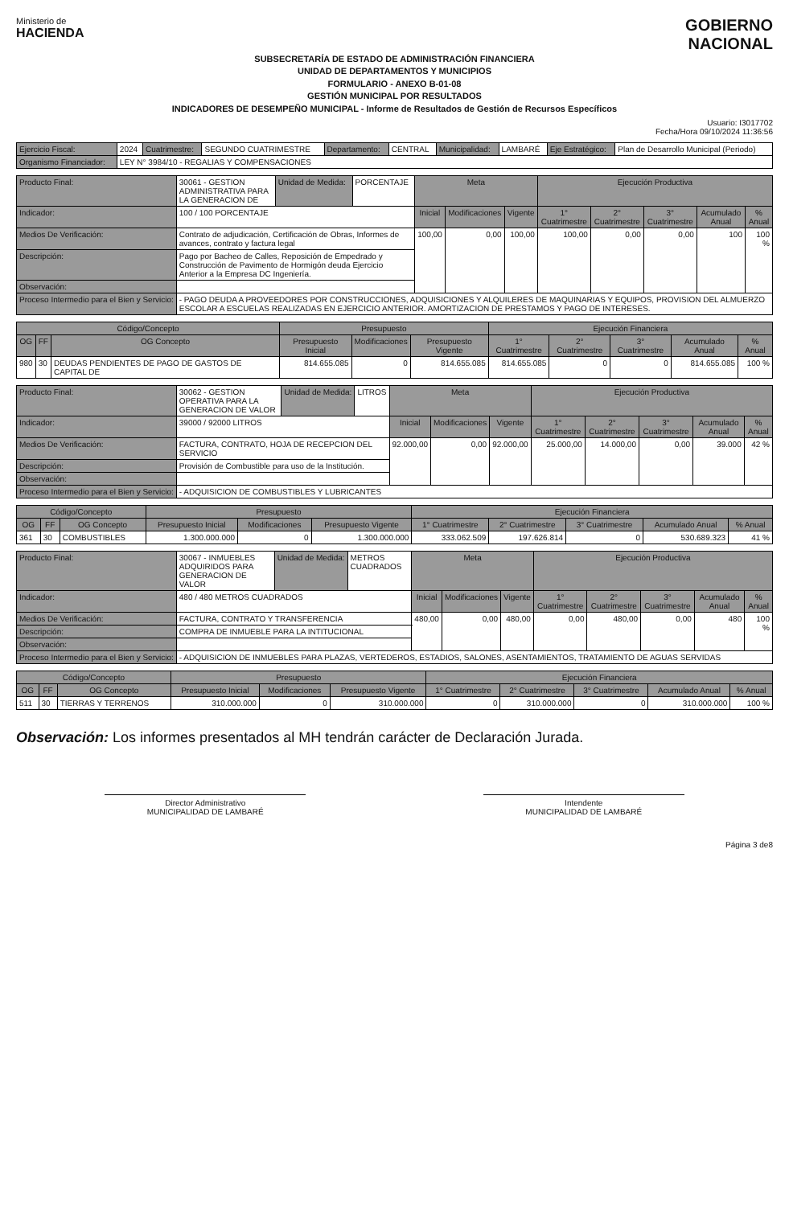Ministerio de
HACIENDA
GOBIERNO
NACIONAL
SUBSECRETARÍA DE ESTADO DE ADMINISTRACIÓN FINANCIERA
UNIDAD DE DEPARTAMENTOS Y MUNICIPIOS
FORMULARIO - ANEXO B-01-08
GESTIÓN MUNICIPAL POR RESULTADOS
INDICADORES DE DESEMPEÑO MUNICIPAL - Informe de Resultados de Gestión de Recursos Específicos
Usuario: I3017702
Fecha/Hora 09/10/2024 11:36:56
| Ejercicio Fiscal: | 2024 | Cuatrimestre: | SEGUNDO CUATRIMESTRE | Departamento: | CENTRAL | Municipalidad: | LAMBARÉ | Eje Estratégico: | Plan de Desarrollo Municipal (Periodo) |
| Organismo Financiador: | LEY N° 3984/10 - REGALIAS Y COMPENSACIONES | | | | | | | | |
| Producto Final: | 30061 - GESTION ADMINISTRATIVA PARA LA GENERACION DE | Unidad de Medida: | PORCENTAJE | Meta | | | Ejecución Productiva | | | | |
| Indicador: | 100 / 100 PORCENTAJE | | | Inicial | Modificaciones | Vigente | 1° Cuatrimestre | 2° Cuatrimestre | 3° Cuatrimestre | Acumulado Anual | % Anual |
| Medios De Verificación: | Contrato de adjudicación, Certificación de Obras, Informes de avances, contrato y factura legal | | | 100,00 | 0,00 | 100,00 | 100,00 | 0,00 | 0,00 | 100 | 100 % |
| Descripción: | Pago por Bacheo de Calles, Reposición de Empedrado y Construcción de Pavimento de Hormigón deuda Ejercicio Anterior a la Empresa DC Ingeniería. | | | | | | | | | | |
| Observación: | | | | | | | | | | | |
| Proceso Intermedio para el Bien y Servicio: | - PAGO DEUDA A PROVEEDORES POR CONSTRUCCIONES, ADQUISICIONES Y ALQUILERES DE MAQUINARIAS Y EQUIPOS, PROVISION DEL ALMUERZO ESCOLAR A ESCUELAS REALIZADAS EN EJERCICIO ANTERIOR. AMORTIZACION DE PRESTAMOS Y PAGO DE INTERESES. | | | | | | | | | | |
| Código/Concepto | | | Presupuesto | | | Ejecución Financiera | | | | |
| --- | --- | --- | --- | --- | --- | --- | --- | --- | --- | --- |
| OG | FF | OG Concepto | Presupuesto Inicial | Modificaciones | Presupuesto Vigente | 1° Cuatrimestre | 2° Cuatrimestre | 3° Cuatrimestre | Acumulado Anual | % Anual |
| 980 | 30 | DEUDAS PENDIENTES DE PAGO DE GASTOS DE CAPITAL DE | 814.655.085 | 0 | 814.655.085 | 814.655.085 | 0 | 0 | 814.655.085 | 100 % |
| Producto Final: | 30062 - GESTION OPERATIVA PARA LA GENERACION DE VALOR | Unidad de Medida: | LITROS | Meta | | | Ejecución Productiva | | | | |
| Indicador: | 39000 / 92000 LITROS | | | Inicial | Modificaciones | Vigente | 1° Cuatrimestre | 2° Cuatrimestre | 3° Cuatrimestre | Acumulado Anual | % Anual |
| Medios De Verificación: | FACTURA, CONTRATO, HOJA DE RECEPCION DEL SERVICIO | | | 92.000,00 | 0,00 | 92.000,00 | 25.000,00 | 14.000,00 | 0,00 | 39.000 | 42 % |
| Descripción: | Provisión de Combustible para uso de la Institución. | | | | | | | | | | |
| Observación: | | | | | | | | | | | |
| Proceso Intermedio para el Bien y Servicio: | - ADQUISICION DE COMBUSTIBLES Y LUBRICANTES | | | | | | | | | | |
| Código/Concepto | | | Presupuesto | | | Ejecución Financiera | | | | |
| --- | --- | --- | --- | --- | --- | --- | --- | --- | --- | --- |
| OG | FF | OG Concepto | Presupuesto Inicial | Modificaciones | Presupuesto Vigente | 1° Cuatrimestre | 2° Cuatrimestre | 3° Cuatrimestre | Acumulado Anual | % Anual |
| 361 | 30 | COMBUSTIBLES | 1.300.000.000 | 0 | 1.300.000.000 | 333.062.509 | 197.626.814 | 0 | 530.689.323 | 41 % |
| Producto Final: | 30067 - INMUEBLES ADQUIRIDOS PARA GENERACION DE VALOR | Unidad de Medida: | METROS CUADRADOS | Meta | | | Ejecución Productiva | | | | |
| Indicador: | 480 / 480 METROS CUADRADOS | | | Inicial | Modificaciones | Vigente | 1° Cuatrimestre | 2° Cuatrimestre | 3° Cuatrimestre | Acumulado Anual | % Anual |
| Medios De Verificación: | FACTURA, CONTRATO Y TRANSFERENCIA | | | 480,00 | 0,00 | 480,00 | 0,00 | 480,00 | 0,00 | 480 | 100 % |
| Descripción: | COMPRA DE INMUEBLE PARA LA INTITUCIONAL | | | | | | | | | | |
| Observación: | | | | | | | | | | | |
| Proceso Intermedio para el Bien y Servicio: | - ADQUISICION DE INMUEBLES PARA PLAZAS, VERTEDEROS, ESTADIOS, SALONES, ASENTAMIENTOS, TRATAMIENTO DE AGUAS SERVIDAS | | | | | | | | | | |
| Código/Concepto | | | Presupuesto | | | Ejecución Financiera | | | | |
| --- | --- | --- | --- | --- | --- | --- | --- | --- | --- | --- |
| OG | FF | OG Concepto | Presupuesto Inicial | Modificaciones | Presupuesto Vigente | 1° Cuatrimestre | 2° Cuatrimestre | 3° Cuatrimestre | Acumulado Anual | % Anual |
| 511 | 30 | TIERRAS Y TERRENOS | 310.000.000 | 0 | 310.000.000 | 0 | 310.000.000 | 0 | 310.000.000 | 100 % |
Observación: Los informes presentados al MH tendrán carácter de Declaración Jurada.
Director Administrativo
MUNICIPALIDAD DE LAMBARÉ
Intendente
MUNICIPALIDAD DE LAMBARÉ
Página 3 de8